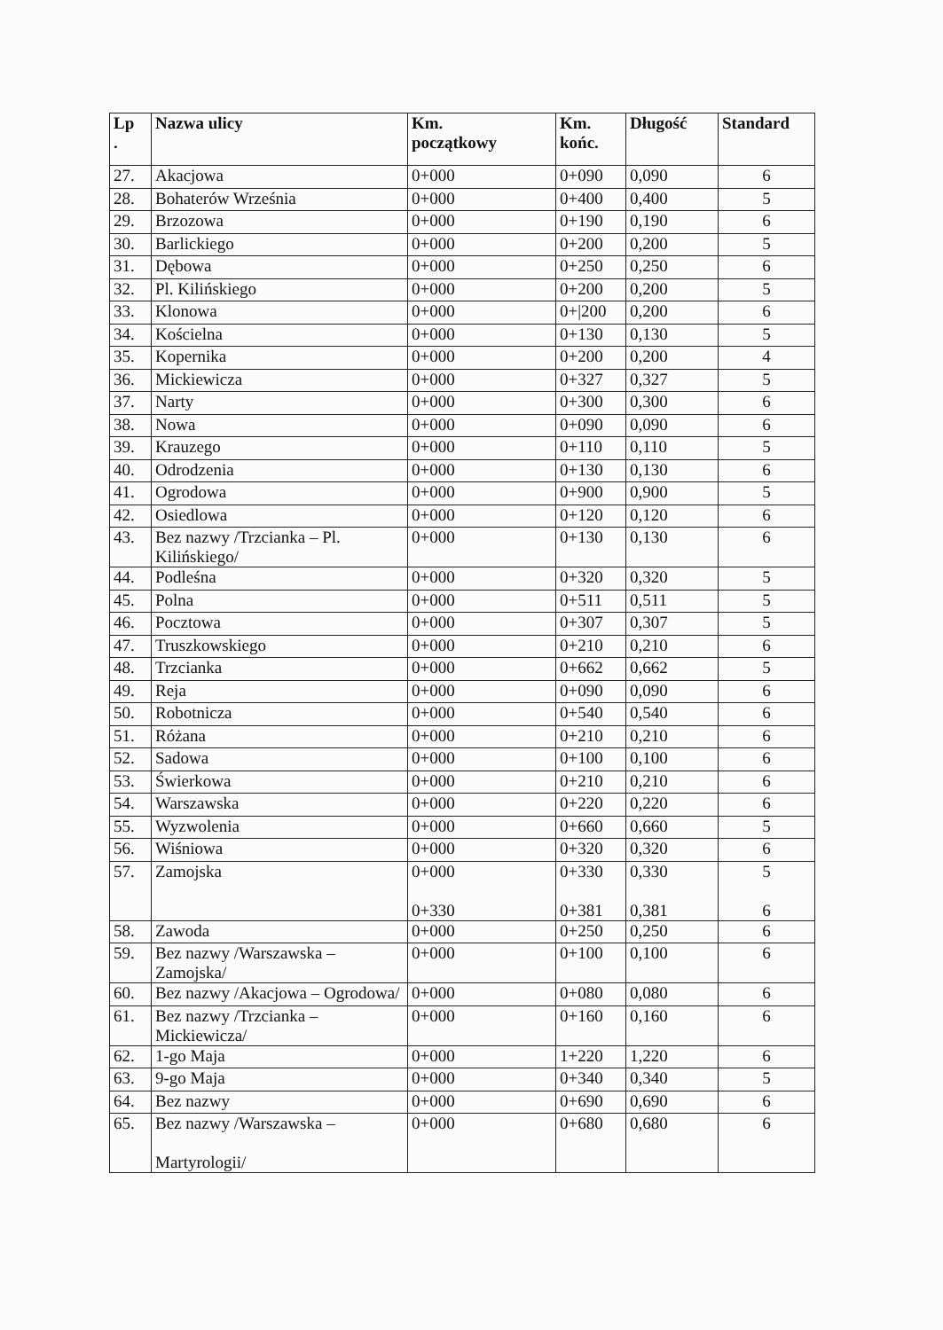| Lp . | Nazwa ulicy | Km. początkowy | Km. końc. | Długość | Standard |
| --- | --- | --- | --- | --- | --- |
| 27. | Akacjowa | 0+000 | 0+090 | 0,090 | 6 |
| 28. | Bohaterów Września | 0+000 | 0+400 | 0,400 | 5 |
| 29. | Brzozowa | 0+000 | 0+190 | 0,190 | 6 |
| 30. | Barlickiego | 0+000 | 0+200 | 0,200 | 5 |
| 31. | Dębowa | 0+000 | 0+250 | 0,250 | 6 |
| 32. | Pl. Kilińskiego | 0+000 | 0+200 | 0,200 | 5 |
| 33. | Klonowa | 0+000 | 0+/200 | 0,200 | 6 |
| 34. | Kościelna | 0+000 | 0+130 | 0,130 | 5 |
| 35. | Kopernika | 0+000 | 0+200 | 0,200 | 4 |
| 36. | Mickiewicza | 0+000 | 0+327 | 0,327 | 5 |
| 37. | Narty | 0+000 | 0+300 | 0,300 | 6 |
| 38. | Nowa | 0+000 | 0+090 | 0,090 | 6 |
| 39. | Krauzego | 0+000 | 0+110 | 0,110 | 5 |
| 40. | Odrodzenia | 0+000 | 0+130 | 0,130 | 6 |
| 41. | Ogrodowa | 0+000 | 0+900 | 0,900 | 5 |
| 42. | Osiedlowa | 0+000 | 0+120 | 0,120 | 6 |
| 43. | Bez nazwy /Trzcianka – Pl. Kilińskiego/ | 0+000 | 0+130 | 0,130 | 6 |
| 44. | Podleśna | 0+000 | 0+320 | 0,320 | 5 |
| 45. | Polna | 0+000 | 0+511 | 0,511 | 5 |
| 46. | Pocztowa | 0+000 | 0+307 | 0,307 | 5 |
| 47. | Truszkowskiego | 0+000 | 0+210 | 0,210 | 6 |
| 48. | Trzcianka | 0+000 | 0+662 | 0,662 | 5 |
| 49. | Reja | 0+000 | 0+090 | 0,090 | 6 |
| 50. | Robotnicza | 0+000 | 0+540 | 0,540 | 6 |
| 51. | Różana | 0+000 | 0+210 | 0,210 | 6 |
| 52. | Sadowa | 0+000 | 0+100 | 0,100 | 6 |
| 53. | Świerkowa | 0+000 | 0+210 | 0,210 | 6 |
| 54. | Warszawska | 0+000 | 0+220 | 0,220 | 6 |
| 55. | Wyzwolenia | 0+000 | 0+660 | 0,660 | 5 |
| 56. | Wiśniowa | 0+000 | 0+320 | 0,320 | 6 |
| 57. | Zamojska | 0+000 0+330 | 0+330 0+381 | 0,330 0,381 | 5 6 |
| 58. | Zawoda | 0+000 | 0+250 | 0,250 | 6 |
| 59. | Bez nazwy /Warszawska – Zamojska/ | 0+000 | 0+100 | 0,100 | 6 |
| 60. | Bez nazwy /Akacjowa – Ogrodowa/ | 0+000 | 0+080 | 0,080 | 6 |
| 61. | Bez nazwy /Trzcianka – Mickiewicza/ | 0+000 | 0+160 | 0,160 | 6 |
| 62. | 1-go Maja | 0+000 | 1+220 | 1,220 | 6 |
| 63. | 9-go Maja | 0+000 | 0+340 | 0,340 | 5 |
| 64. | Bez nazwy | 0+000 | 0+690 | 0,690 | 6 |
| 65. | Bez nazwy /Warszawska – Martyrologii/ | 0+000 | 0+680 | 0,680 | 6 |